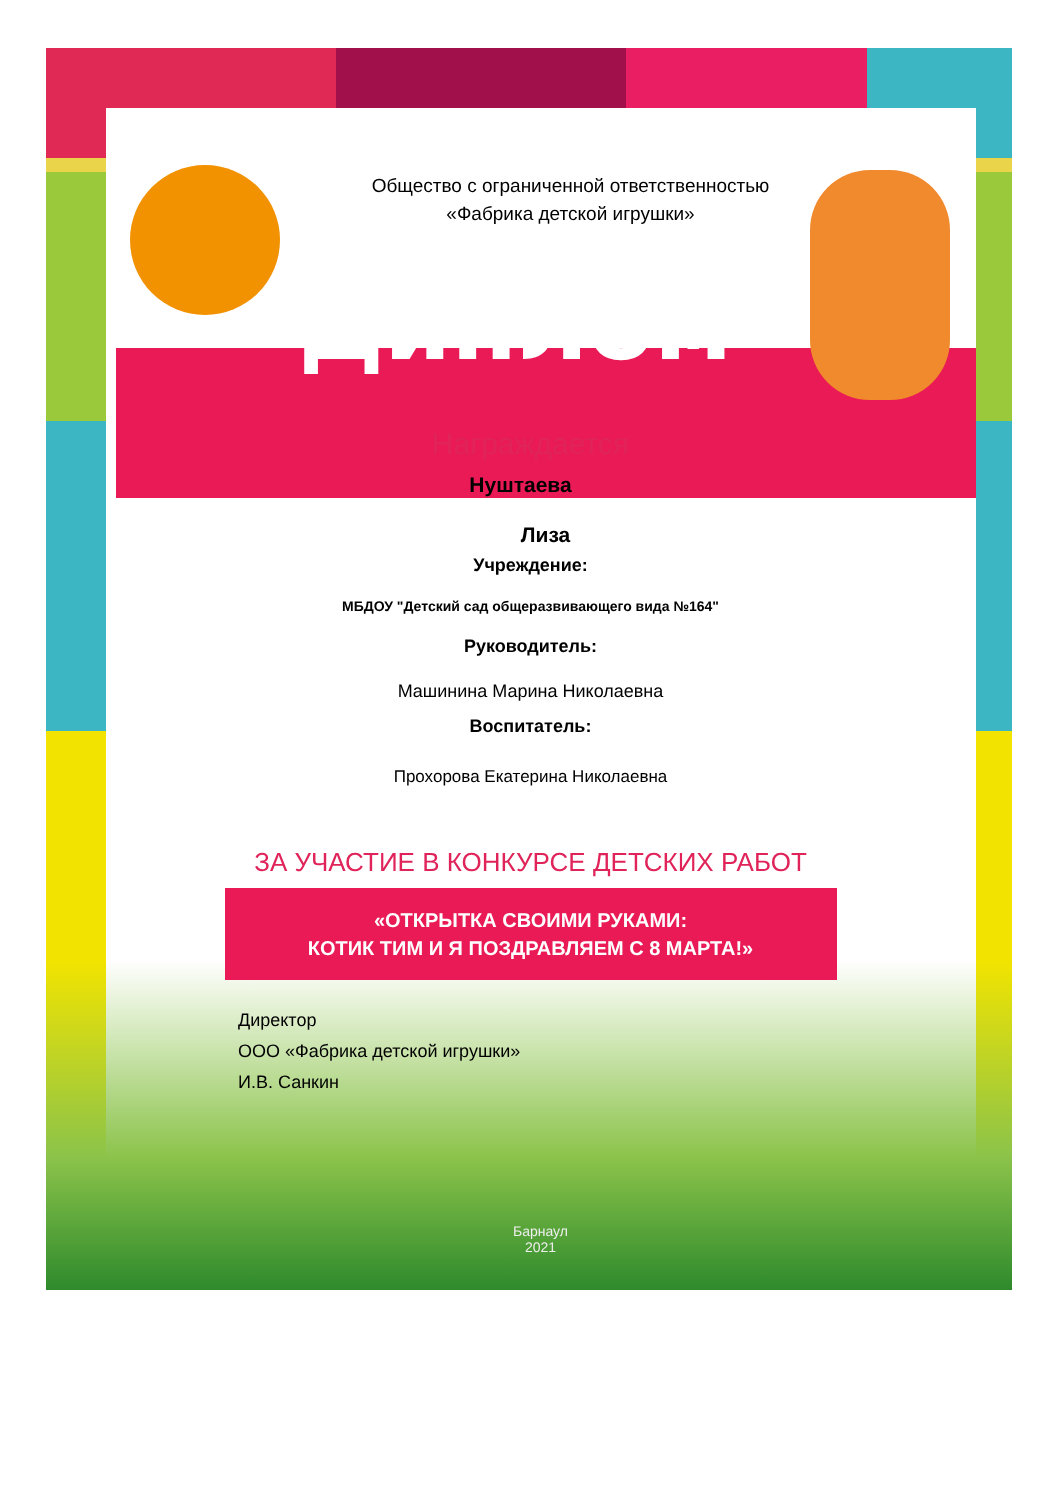Общество с ограниченной ответственностью
«Фабрика детской игрушки»
Диплом
Награждается
Нуштаева
Лиза
Учреждение:
МБДОУ "Детский сад общеразвивающего вида №164"
Руководитель:
Машинина Марина Николаевна
Воспитатель:
Прохорова Екатерина Николаевна
ЗА УЧАСТИЕ В КОНКУРСЕ ДЕТСКИХ РАБОТ
«ОТКРЫТКА СВОИМИ РУКАМИ:
КОТИК ТИМ И Я ПОЗДРАВЛЯЕМ С 8 МАРТА!»
Директор
ООО «Фабрика детской игрушки»
И.В. Санкин
Барнаул
2021